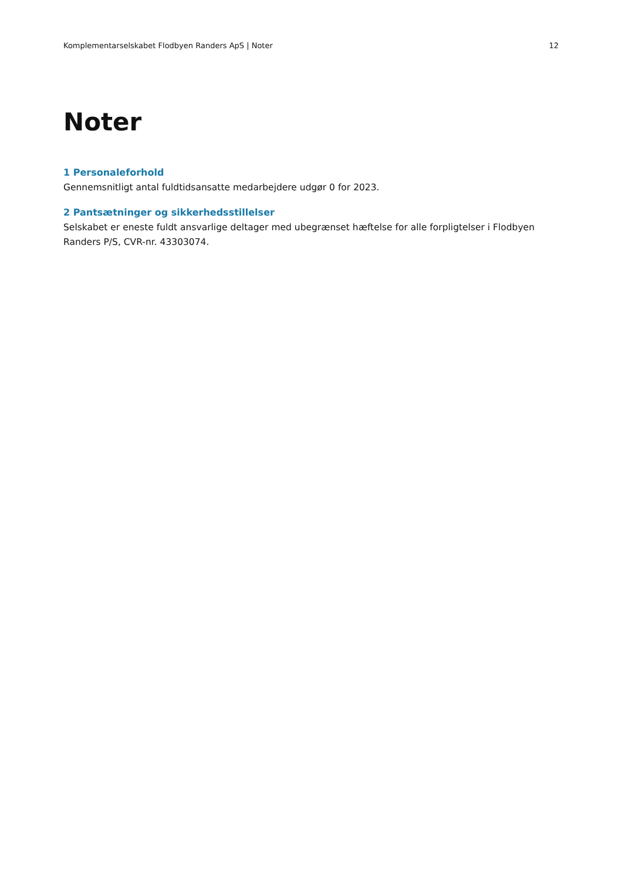Komplementarselskabet Flodbyen Randers ApS | Noter 12
Noter
1 Personaleforhold
Gennemsnitligt antal fuldtidsansatte medarbejdere udgør 0 for 2023.
2 Pantsætninger og sikkerhedsstillelser
Selskabet er eneste fuldt ansvarlige deltager med ubegrænset hæftelse for alle forpligtelser i Flodbyen Randers P/S, CVR-nr. 43303074.